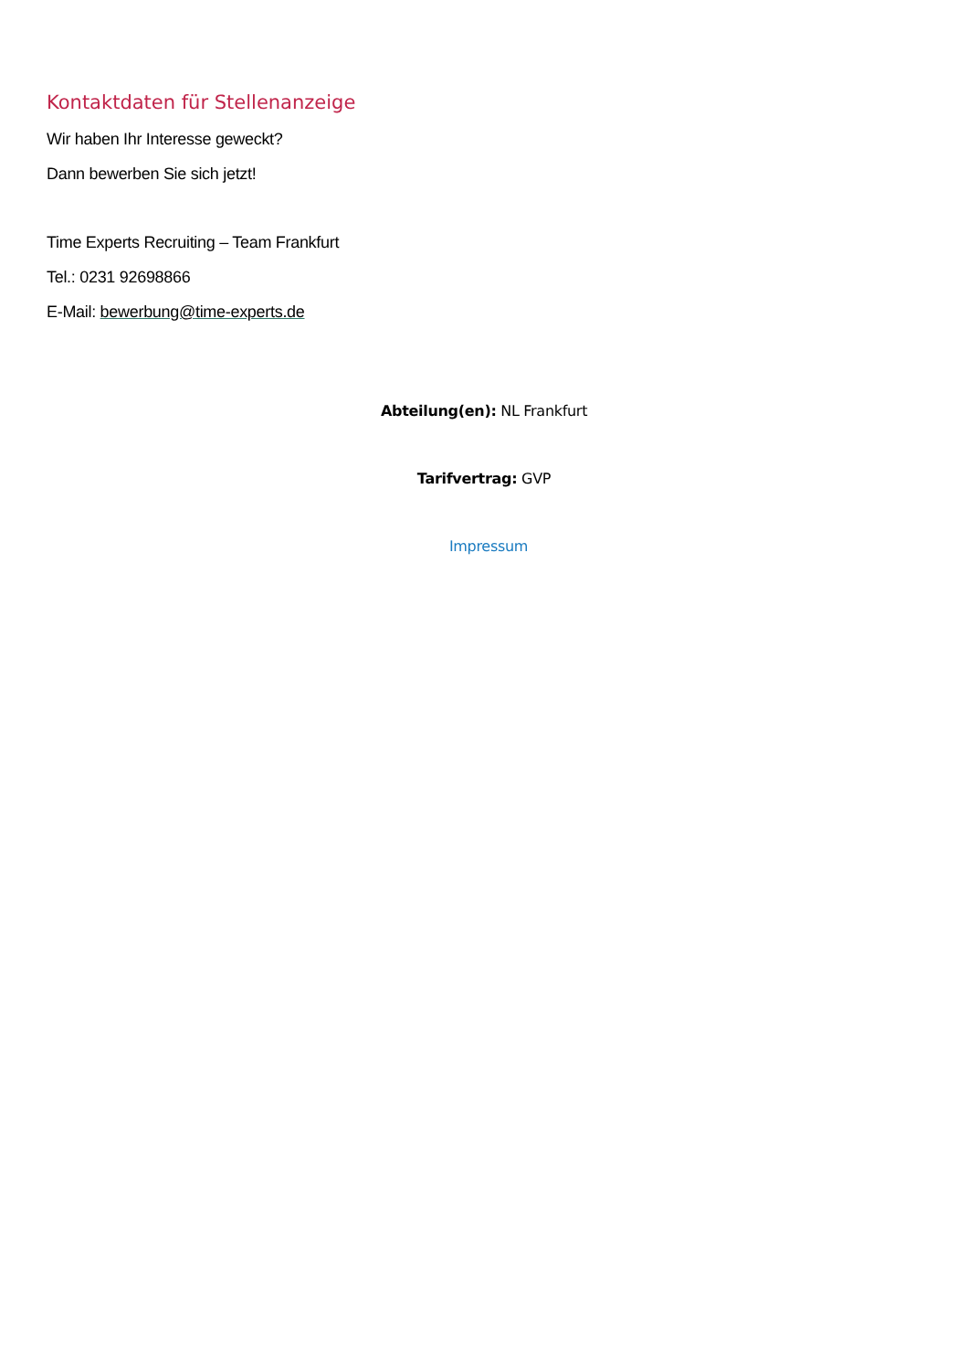Kontaktdaten für Stellenanzeige
Wir haben Ihr Interesse geweckt?
Dann bewerben Sie sich jetzt!
Time Experts Recruiting – Team Frankfurt
Tel.: 0231 92698866
E-Mail: bewerbung@time-experts.de
Abteilung(en): NL Frankfurt
Tarifvertrag: GVP
Impressum